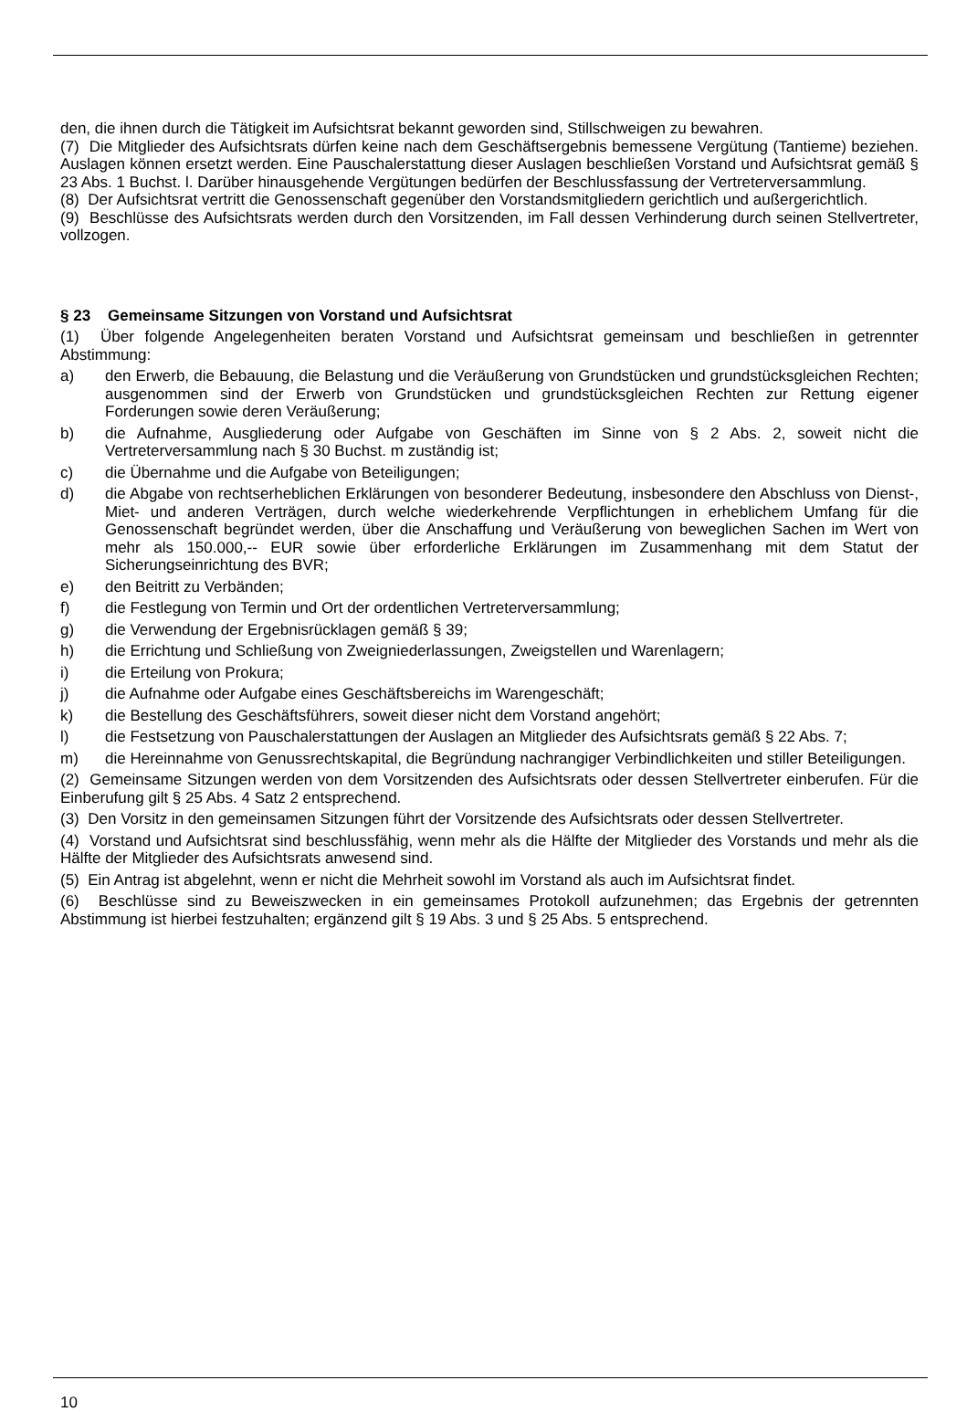den, die ihnen durch die Tätigkeit im Aufsichtsrat bekannt geworden sind, Stillschweigen zu bewahren.
(7) Die Mitglieder des Aufsichtsrats dürfen keine nach dem Geschäftsergebnis bemessene Vergütung (Tantieme) beziehen. Auslagen können ersetzt werden. Eine Pauschalerstattung dieser Auslagen beschließen Vorstand und Aufsichtsrat gemäß § 23 Abs. 1 Buchst. l. Darüber hinausgehende Vergütungen bedürfen der Beschlussfassung der Vertreterversammlung.
(8) Der Aufsichtsrat vertritt die Genossenschaft gegenüber den Vorstandsmitgliedern gerichtlich und außergerichtlich.
(9) Beschlüsse des Aufsichtsrats werden durch den Vorsitzenden, im Fall dessen Verhinderung durch seinen Stellvertreter, vollzogen.
§ 23 Gemeinsame Sitzungen von Vorstand und Aufsichtsrat
(1) Über folgende Angelegenheiten beraten Vorstand und Aufsichtsrat gemeinsam und beschließen in getrennter Abstimmung:
a) den Erwerb, die Bebauung, die Belastung und die Veräußerung von Grundstücken und grundstücksgleichen Rechten; ausgenommen sind der Erwerb von Grundstücken und grundstücksgleichen Rechten zur Rettung eigener Forderungen sowie deren Veräußerung;
b) die Aufnahme, Ausgliederung oder Aufgabe von Geschäften im Sinne von § 2 Abs. 2, soweit nicht die Vertreterversammlung nach § 30 Buchst. m zuständig ist;
c) die Übernahme und die Aufgabe von Beteiligungen;
d) die Abgabe von rechtserheblichen Erklärungen von besonderer Bedeutung, insbesondere den Abschluss von Dienst-, Miet- und anderen Verträgen, durch welche wiederkehrende Verpflichtungen in erheblichem Umfang für die Genossenschaft begründet werden, über die Anschaffung und Veräußerung von beweglichen Sachen im Wert von mehr als 150.000,-- EUR sowie über erforderliche Erklärungen im Zusammenhang mit dem Statut der Sicherungseinrichtung des BVR;
e) den Beitritt zu Verbänden;
f) die Festlegung von Termin und Ort der ordentlichen Vertreterversammlung;
g) die Verwendung der Ergebnisrücklagen gemäß § 39;
h) die Errichtung und Schließung von Zweigniederlassungen, Zweigstellen und Warenlagern;
i) die Erteilung von Prokura;
j) die Aufnahme oder Aufgabe eines Geschäftsbereichs im Warengeschäft;
k) die Bestellung des Geschäftsführers, soweit dieser nicht dem Vorstand angehört;
l) die Festsetzung von Pauschalerstattungen der Auslagen an Mitglieder des Aufsichtsrats gemäß § 22 Abs. 7;
m) die Hereinnahme von Genussrechtskapital, die Begründung nachrangiger Verbindlichkeiten und stiller Beteiligungen.
(2) Gemeinsame Sitzungen werden von dem Vorsitzenden des Aufsichtsrats oder dessen Stellvertreter einberufen. Für die Einberufung gilt § 25 Abs. 4 Satz 2 entsprechend.
(3) Den Vorsitz in den gemeinsamen Sitzungen führt der Vorsitzende des Aufsichtsrats oder dessen Stellvertreter.
(4) Vorstand und Aufsichtsrat sind beschlussfähig, wenn mehr als die Hälfte der Mitglieder des Vorstands und mehr als die Hälfte der Mitglieder des Aufsichtsrats anwesend sind.
(5) Ein Antrag ist abgelehnt, wenn er nicht die Mehrheit sowohl im Vorstand als auch im Aufsichtsrat findet.
(6) Beschlüsse sind zu Beweiszwecken in ein gemeinsames Protokoll aufzunehmen; das Ergebnis der getrennten Abstimmung ist hierbei festzuhalten; ergänzend gilt § 19 Abs. 3 und § 25 Abs. 5 entsprechend.
10